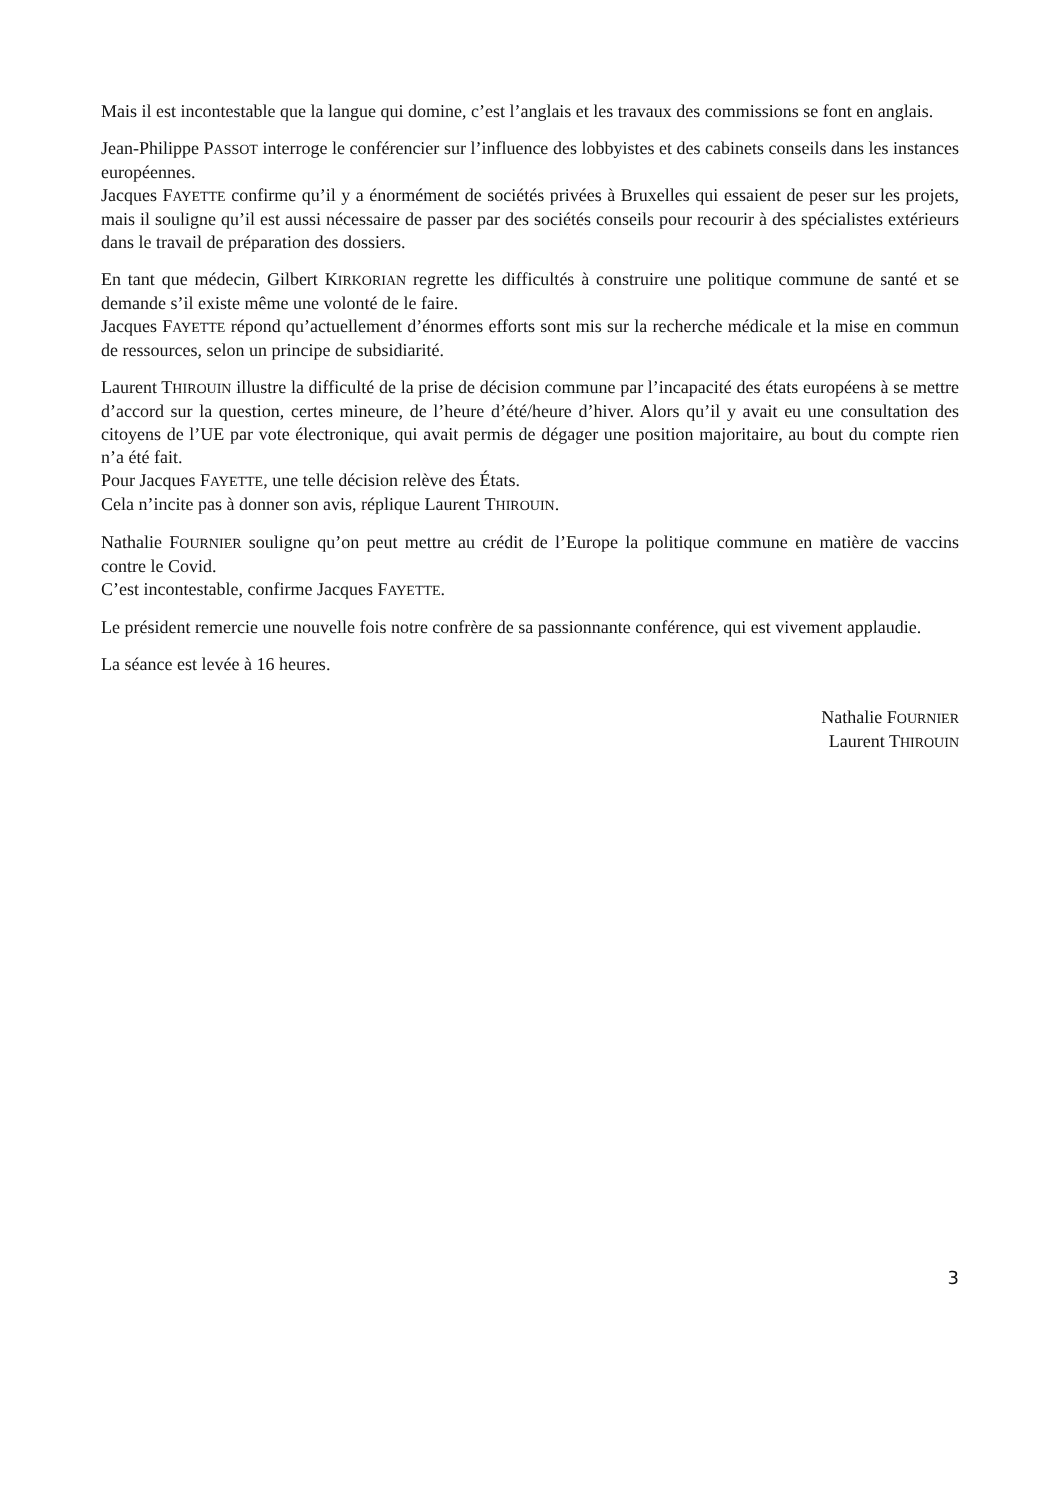Mais il est incontestable que la langue qui domine, c’est l’anglais et les travaux des commissions se font en anglais.
Jean-Philippe PASSOT interroge le conférencier sur l’influence des lobbyistes et des cabinets conseils dans les instances européennes.
Jacques FAYETTE confirme qu’il y a énormément de sociétés privées à Bruxelles qui essaient de peser sur les projets, mais il souligne qu’il est aussi nécessaire de passer par des sociétés conseils pour recourir à des spécialistes extérieurs dans le travail de préparation des dossiers.
En tant que médecin, Gilbert KIRKORIAN regrette les difficultés à construire une politique commune de santé et se demande s’il existe même une volonté de le faire.
Jacques FAYETTE répond qu’actuellement d’énormes efforts sont mis sur la recherche médicale et la mise en commun de ressources, selon un principe de subsidiarité.
Laurent THIROUIN illustre la difficulté de la prise de décision commune par l’incapacité des états européens à se mettre d’accord sur la question, certes mineure, de l’heure d’été/heure d’hiver. Alors qu’il y avait eu une consultation des citoyens de l’UE par vote électronique, qui avait permis de dégager une position majoritaire, au bout du compte rien n’a été fait.
Pour Jacques FAYETTE, une telle décision relève des États.
Cela n’incite pas à donner son avis, réplique Laurent THIROUIN.
Nathalie FOURNIER souligne qu’on peut mettre au crédit de l’Europe la politique commune en matière de vaccins contre le Covid.
C’est incontestable, confirme Jacques FAYETTE.
Le président remercie une nouvelle fois notre confrère de sa passionnante conférence, qui est vivement applaudie.
La séance est levée à 16 heures.
Nathalie FOURNIER
Laurent THIROUIN
3